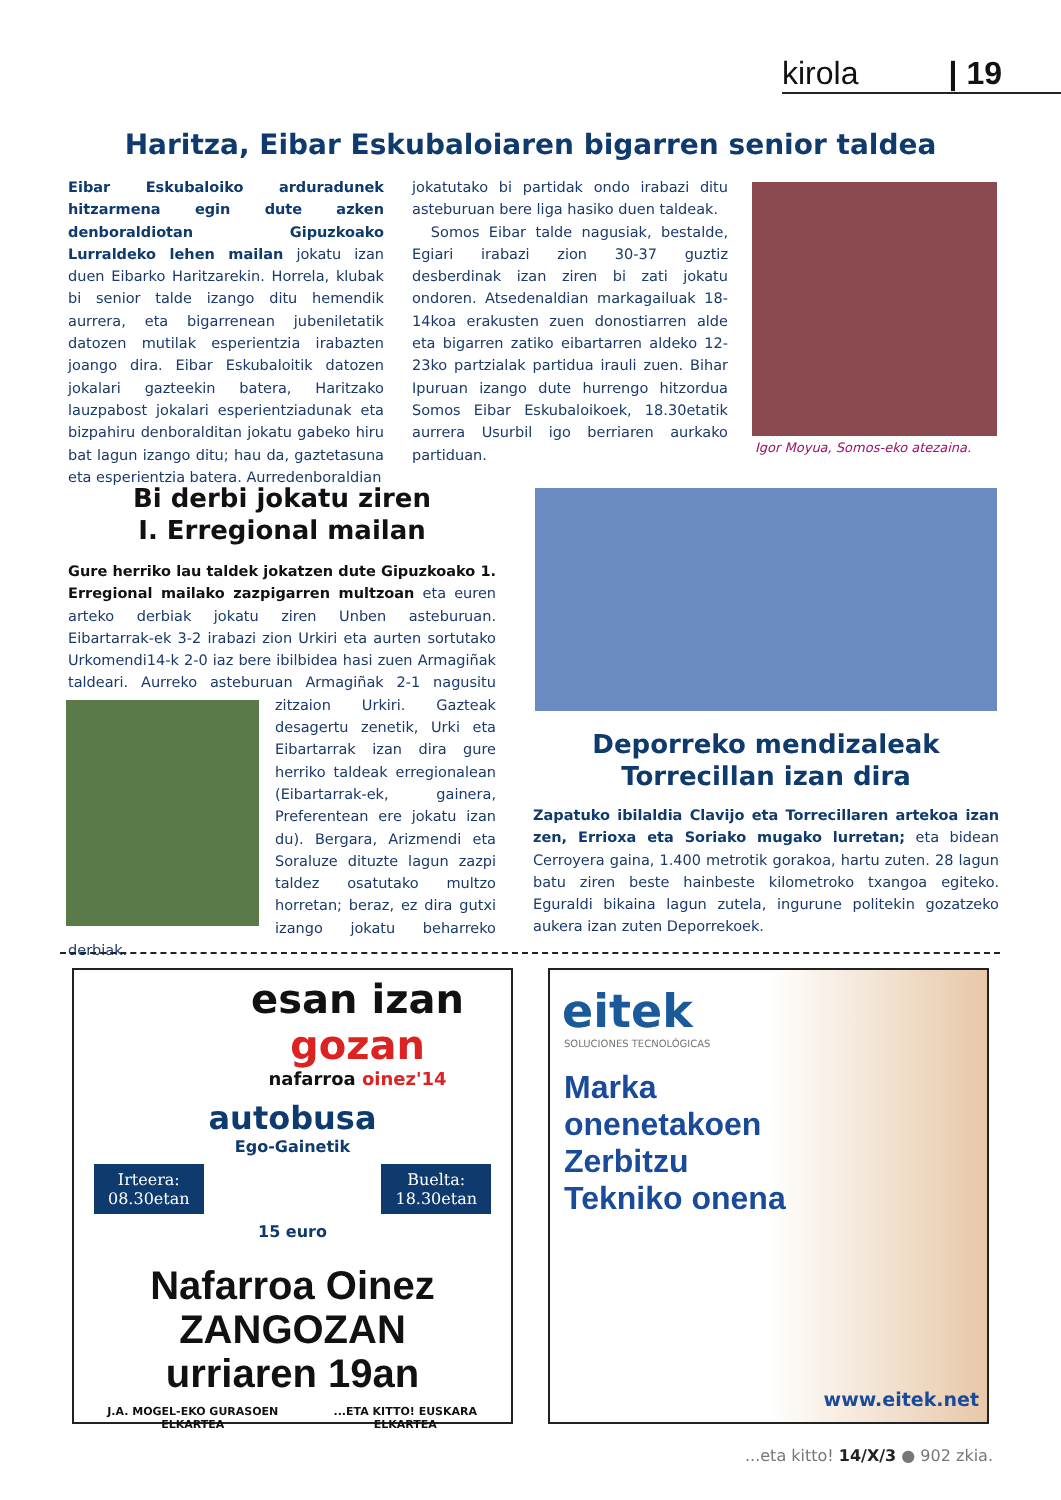kirola | 19
Haritza, Eibar Eskubaloiaren bigarren senior taldea
Eibar Eskubaloiko arduradunek hitzarmena egin dute azken denboraldiotan Gipuzkoako Lurraldeko lehen mailan jokatu izan duen Eibarko Haritzarekin. Horrela, klubak bi senior talde izango ditu hemendik aurrera, eta bigarrenean jubeniletatik datozen mutilak esperientzia irabazten joango dira. Eibar Eskubaloitik datozen jokalari gazteekin batera, Haritzako lauzpabost jokalari esperientziadunak eta bizpahiru denboralditan jokatu gabeko hiru bat lagun izango ditu; hau da, gaztetasuna eta esperientzia batera. Aurredenboraldian
jokatutako bi partidak ondo irabazi ditu asteburuan bere liga hasiko duen taldeak.
Somos Eibar talde nagusiak, bestalde, Egiari irabazi zion 30-37 guztiz desberdinak izan ziren bi zati jokatu ondoren. Atsedenaldian markagailuak 18-14koa erakusten zuen donostiarren alde eta bigarren zatiko eibartarren aldeko 12-23ko partzialak partidua irauli zuen. Bihar Ipuruan izango dute hurrengo hitzordua Somos Eibar Eskubaloikoek, 18.30etatik aurrera Usurbil igo berriaren aurkako partiduan.
Igor Moyua, Somos-eko atezaina.
Bi derbi jokatu ziren
I. Erregional mailan
Gure herriko lau taldek jokatzen dute Gipuzkoako 1. Erregional mailako zazpigarren multzoan eta euren arteko derbiak jokatu ziren Unben asteburuan. Eibartarrak-ek 3-2 irabazi zion Urkiri eta aurten sortutako Urkomendi14-k 2-0 iaz bere ibilbidea hasi zuen Armagiñak taldeari. Aurreko asteburuan Arma
giñak 2-1 nagusitu zitzaion Urkiri. Gazteak desagertu zenetik, Urki eta Eibartarrak izan dira gure herriko taldeak erregionalean (Eibartarrak-ek, gainera, Preferentean ere jokatu izan du). Bergara, Arizmendi eta Soraluze dituzte lagun zazpi taldez osatutako multzo horretan; beraz, ez dira gutxi izango jokatu beharreko derbiak.
Deporreko mendizaleak
Torrecillan izan dira
Zapatuko ibilaldia Clavijo eta Torrecillaren artekoa izan zen, Errioxa eta Soriako mugako lurretan; eta bidean Cerroyera gaina, 1.400 metrotik gorakoa, hartu zuten. 28 lagun batu ziren beste hainbeste kilometroko txangoa egiteko. Eguraldi bikaina lagun zutela, ingurune politekin gozatzeko aukera izan zuten Deporrekoek.
esan izan
gozan
nafarroa oinez'14
autobusa
Ego-Gainetik
Irteera:
08.30etan Buelta:
18.30etan
15 euro
Nafarroa Oinez ZANGOZAN
urriaren 19an
J.A. MOGEL-EKO GURASOEN ELKARTEA ...ETA KITTO! EUSKARA ELKARTEA
eitek
SOLUCIONES TECNOLÓGICAS
Marka
onenetakoen
Zerbitzu
Tekniko onena
www.eitek.net
...eta kitto! 14/X/3 ● 902 zkia.